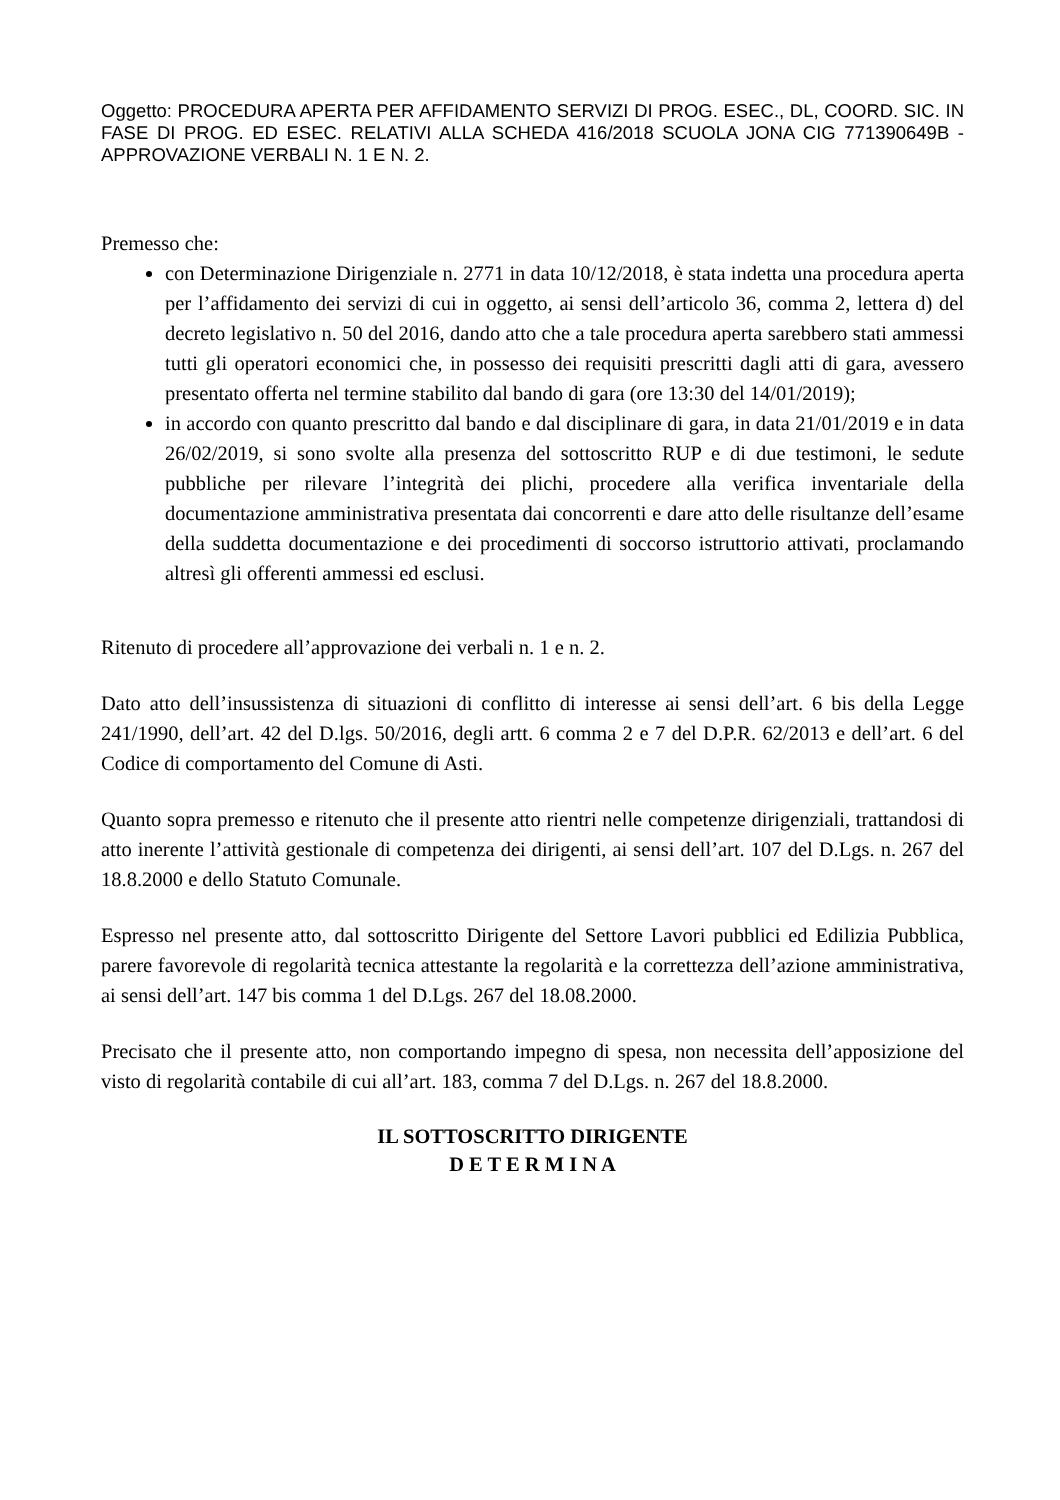Oggetto: PROCEDURA APERTA PER AFFIDAMENTO SERVIZI DI PROG. ESEC., DL, COORD. SIC. IN FASE DI PROG. ED ESEC. RELATIVI ALLA SCHEDA 416/2018 SCUOLA JONA CIG 771390649B - APPROVAZIONE VERBALI N. 1 E N. 2.
Premesso che:
con Determinazione Dirigenziale n. 2771 in data 10/12/2018, è stata indetta una procedura aperta per l’affidamento dei servizi di cui in oggetto, ai sensi dell’articolo 36, comma 2, lettera d) del decreto legislativo n. 50 del 2016, dando atto che a tale procedura aperta sarebbero stati ammessi tutti gli operatori economici che, in possesso dei requisiti prescritti dagli atti di gara, avessero presentato offerta nel termine stabilito dal bando di gara (ore 13:30 del 14/01/2019);
in accordo con quanto prescritto dal bando e dal disciplinare di gara, in data 21/01/2019 e in data 26/02/2019, si sono svolte alla presenza del sottoscritto RUP e di due testimoni, le sedute pubbliche per rilevare l’integrità dei plichi, procedere alla verifica inventariale della documentazione amministrativa presentata dai concorrenti e dare atto delle risultanze dell’esame della suddetta documentazione e dei procedimenti di soccorso istruttorio attivati, proclamando altresì gli offerenti ammessi ed esclusi.
Ritenuto di procedere all’approvazione dei verbali n. 1 e n. 2.
Dato atto dell’insussistenza di situazioni di conflitto di interesse ai sensi dell’art. 6 bis della Legge 241/1990, dell’art. 42 del D.lgs. 50/2016, degli artt. 6 comma 2 e 7 del D.P.R. 62/2013 e dell’art. 6 del Codice di comportamento del Comune di Asti.
Quanto sopra premesso e ritenuto che il presente atto rientri nelle competenze dirigenziali, trattandosi di atto inerente l’attività gestionale di competenza dei dirigenti, ai sensi dell’art. 107 del D.Lgs. n. 267 del 18.8.2000 e dello Statuto Comunale.
Espresso nel presente atto, dal sottoscritto Dirigente del Settore Lavori pubblici ed Edilizia Pubblica, parere favorevole di regolarità tecnica attestante la regolarità e la correttezza dell’azione amministrativa, ai sensi dell’art. 147 bis comma 1 del D.Lgs. 267 del 18.08.2000.
Precisato che il presente atto, non comportando impegno di spesa, non necessita dell’apposizione del visto di regolarità contabile di cui all’art. 183, comma 7 del D.Lgs. n. 267 del 18.8.2000.
IL SOTTOSCRITTO DIRIGENTE
D E T E R M I N A